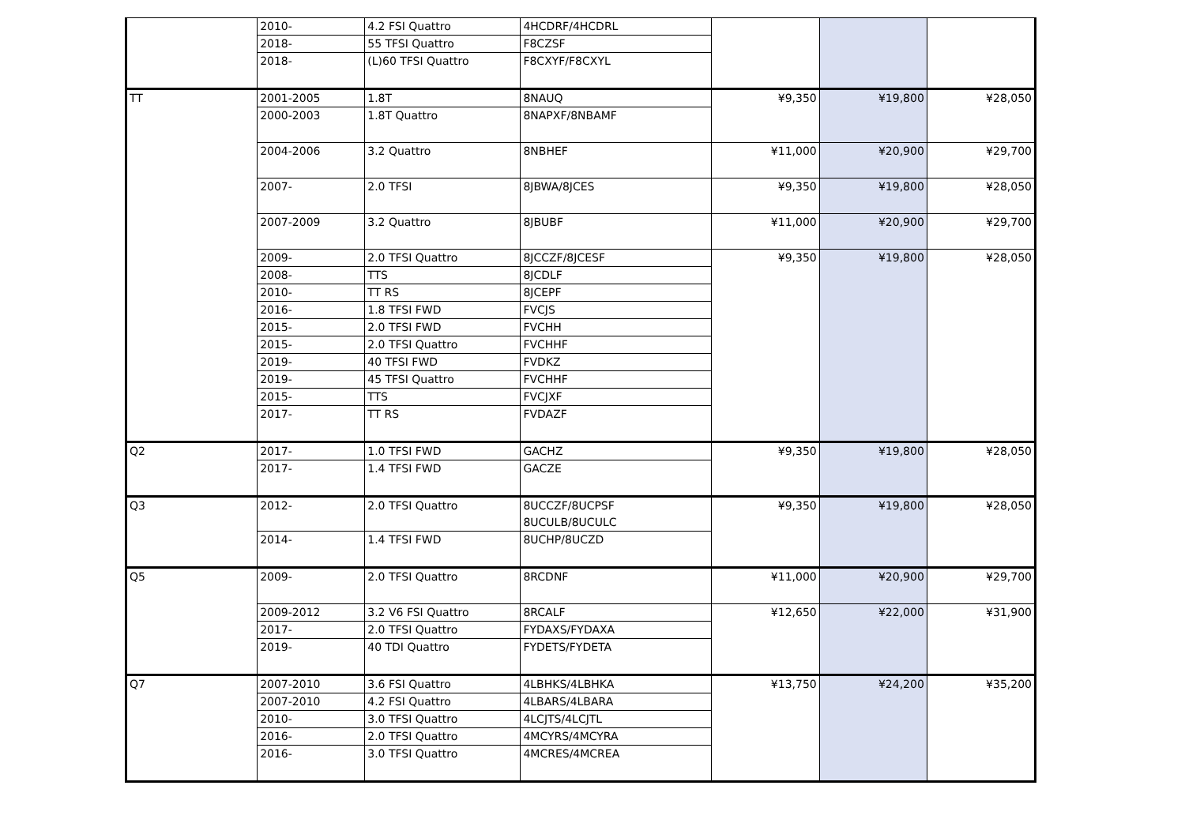| | 2010- | 4.2 FSI Quattro | 4HCDRF/4HCDRL | | | |
| | 2018- | 55 TFSI Quattro | F8CZSF | | | |
| | 2018- | (L)60 TFSI Quattro | F8CXYF/F8CXYL | | | |
| TT | 2001-2005 | 1.8T | 8NAUQ | ¥9,350 | ¥19,800 | ¥28,050 |
| | 2000-2003 | 1.8T Quattro | 8NAPXF/8NBAMF | | | |
| | 2004-2006 | 3.2 Quattro | 8NBHEF | ¥11,000 | ¥20,900 | ¥29,700 |
| | 2007- | 2.0 TFSI | 8JBWA/8JCES | ¥9,350 | ¥19,800 | ¥28,050 |
| | 2007-2009 | 3.2 Quattro | 8JBUBF | ¥11,000 | ¥20,900 | ¥29,700 |
| | 2009- | 2.0 TFSI Quattro | 8JCCZF/8JCESF | ¥9,350 | ¥19,800 | ¥28,050 |
| | 2008- | TTS | 8JCDLF | | | |
| | 2010- | TT RS | 8JCEPF | | | |
| | 2016- | 1.8 TFSI FWD | FVCJS | | | |
| | 2015- | 2.0 TFSI FWD | FVCHH | | | |
| | 2015- | 2.0 TFSI Quattro | FVCHHF | | | |
| | 2019- | 40 TFSI FWD | FVDKZ | | | |
| | 2019- | 45 TFSI Quattro | FVCHHF | | | |
| | 2015- | TTS | FVCJXF | | | |
| | 2017- | TT RS | FVDAZF | | | |
| Q2 | 2017- | 1.0 TFSI FWD | GACHZ | ¥9,350 | ¥19,800 | ¥28,050 |
| | 2017- | 1.4 TFSI FWD | GACZE | | | |
| Q3 | 2012- | 2.0 TFSI Quattro | 8UCCZF/8UCPSF 8UCULB/8UCULC | ¥9,350 | ¥19,800 | ¥28,050 |
| | 2014- | 1.4 TFSI FWD | 8UCHP/8UCZD | | | |
| Q5 | 2009- | 2.0 TFSI Quattro | 8RCDNF | ¥11,000 | ¥20,900 | ¥29,700 |
| | 2009-2012 | 3.2 V6 FSI Quattro | 8RCALF | ¥12,650 | ¥22,000 | ¥31,900 |
| | 2017- | 2.0 TFSI Quattro | FYDAXS/FYDAXA | | | |
| | 2019- | 40 TDI Quattro | FYDETS/FYDETA | | | |
| Q7 | 2007-2010 | 3.6 FSI Quattro | 4LBHKS/4LBHKA | ¥13,750 | ¥24,200 | ¥35,200 |
| | 2007-2010 | 4.2 FSI Quattro | 4LBARS/4LBARA | | | |
| | 2010- | 3.0 TFSI Quattro | 4LCJTS/4LCJTL | | | |
| | 2016- | 2.0 TFSI Quattro | 4MCYRS/4MCYRA | | | |
| | 2016- | 3.0 TFSI Quattro | 4MCRES/4MCREA | | | |